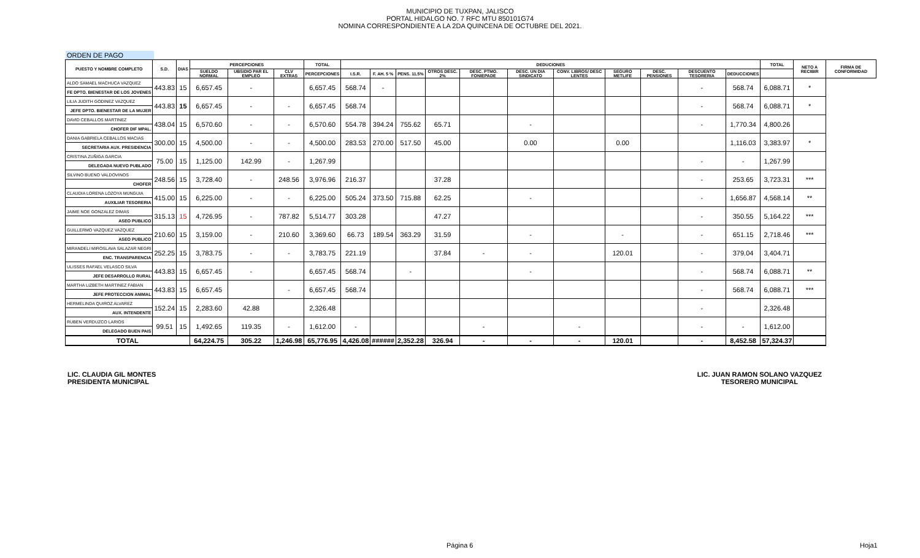MUNICIPIO DE TUXPAN, JALISCO
PORTAL HIDALGO NO. 7 RFC MTU 850101G74
NOMINA CORRESPONDIENTE A LA 2DA QUINCENA DE OCTUBRE DEL 2021.
ORDEN DE PAGO
| PUESTO Y NOMBRE COMPLETO | S.D. | DIAS | PERCEPCIONES | | | TOTAL | DEDUCIONES | | | | | | | | | | | TOTAL | NETO A RECIBIR | FIRMA DE CONFORMIDAD |
| --- | --- | --- | --- | --- | --- | --- | --- | --- | --- | --- | --- | --- | --- | --- | --- | --- | --- | --- | --- | --- |
| | | | SUELDO NORMAL | UBSIDIO PAR EL EMPLEO | CLV EXTRAS | PERCEPCIONES | I.S.R. | F. AH. 5 % | PENS. 11.5% | OTROS DESC. 2% | DESC. PTMO. FONIEPADE | DESC. UN DIA SINDICATO | CONV. LIBROS/ DESC LENTES | SEGURO METLIFE | DESC. PENSIONES | DESCUENTO TESORERIA | DEDUCCIONES | | | |
| ALDO SAMAEL MACHUCA VAZQUEZ | 443.83 | 15 | 6,657.45 | - | | 6,657.45 | 568.74 | - | | | | | | | | - | 568.74 | 6,088.71 | * | |
| FE DPTO. BIENESTAR DE LOS JOVENES | | | | | | | | | | | | | | | | | | | | |
| LILIA JUDITH GODINEZ VAZQUEZ | 443.83 | 15 | 6,657.45 | - | - | 6,657.45 | 568.74 | | | | | | | | | - | 568.74 | 6,088.71 | * | |
| JEFE DPTO. BIENESTAR DE LA MUJER | | | | | | | | | | | | | | | | | | | | |
| DAVID CEBALLOS MARTINEZ | 438.04 | 15 | 6,570.60 | - | - | 6,570.60 | 554.78 | 394.24 | 755.62 | 65.71 | | - | | | | - | 1,770.34 | 4,800.26 | | |
| CHOFER DIF MPAL. | | | | | | | | | | | | | | | | | | | | |
| DANIA GABRIELA CEBALLOS MACIAS | 300.00 | 15 | 4,500.00 | - | - | 4,500.00 | 283.53 | 270.00 | 517.50 | 45.00 | | 0.00 | | 0.00 | | | 1,116.03 | 3,383.97 | * | |
| SECRETARIA AUX. PRESIDENCIA | | | | | | | | | | | | | | | | | | | | |
| CRISTINA ZUÑIGA GARCIA | 75.00 | 15 | 1,125.00 | 142.99 | - | 1,267.99 | | | | | | | | | | - | - | 1,267.99 | | |
| DELEGADA NUEVO PUBLADO | | | | | | | | | | | | | | | | | | | | |
| SILVINO BUENO VALDOVINOS | 248.56 | 15 | 3,728.40 | - | 248.56 | 3,976.96 | 216.37 | | | 37.28 | | | | | | - | 253.65 | 3,723.31 | *** | |
| CHOFER | | | | | | | | | | | | | | | | | | | | |
| CLAUDIA LORENA LOZOYA MUNGUIA | 415.00 | 15 | 6,225.00 | - | - | 6,225.00 | 505.24 | 373.50 | 715.88 | 62.25 | | - | | | | - | 1,656.87 | 4,568.14 | ** | |
| AUXILIAR TESORERIA | | | | | | | | | | | | | | | | | | | | |
| JAIME NOE GONZALEZ DIMAS | 315.13 | 15 | 4,726.95 | - | 787.82 | 5,514.77 | 303.28 | | | 47.27 | | | | | | - | 350.55 | 5,164.22 | *** | |
| ASEO PUBLICO | | | | | | | | | | | | | | | | | | | | |
| GUILLERMO VAZQUEZ VAZQUEZ | 210.60 | 15 | 3,159.00 | - | 210.60 | 3,369.60 | 66.73 | 189.54 | 363.29 | 31.59 | | - | | - | | - | 651.15 | 2,718.46 | *** | |
| ASEO PUBLICO | | | | | | | | | | | | | | | | | | | | |
| MIRANDELI MIROSLAVA SALAZAR NEGRI | 252.25 | 15 | 3,783.75 | - | - | 3,783.75 | 221.19 | | | 37.84 | - | - | | 120.01 | | - | 379.04 | 3,404.71 | | |
| ENC. TRANSPARENCIA | | | | | | | | | | | | | | | | | | | | |
| ULISSES RAFAEL VELASCO SILVA | 443.83 | 15 | 6,657.45 | - | | 6,657.45 | 568.74 | | - | | | - | | | | - | 568.74 | 6,088.71 | ** | |
| JEFE DESARROLLO RURAL | | | | | | | | | | | | | | | | | | | | |
| MARTHA LIZBETH MARTINEZ FABIAN | 443.83 | 15 | 6,657.45 | | - | 6,657.45 | 568.74 | | | | | | | | | - | 568.74 | 6,088.71 | *** | |
| JEFE PROTECCION ANIMAL | | | | | | | | | | | | | | | | | | | | |
| HERMELINDA QUIROZ ALVAREZ | 152.24 | 15 | 2,283.60 | 42.88 | | 2,326.48 | | | | | | | | | | - | | 2,326.48 | | |
| AUX. INTENDENTE | | | | | | | | | | | | | | | | | | | | |
| RUBEN VERDUZCO LARIOS | 99.51 | 15 | 1,492.65 | 119.35 | - | 1,612.00 | - | | | | - | | - | | | - | - | 1,612.00 | | |
| DELEGADO BUEN PAIS | | | | | | | | | | | | | | | | | | | | |
| TOTAL | | | 64,224.75 | 305.22 | 1,246.98 | 65,776.95 | 4,426.08 | ###### | 2,352.28 | 326.94 | - | - | - | 120.01 | | - | 8,452.58 | 57,324.37 | | |
LIC. CLAUDIA GIL MONTES
PRESIDENTA MUNICIPAL
LIC. JUAN RAMON SOLANO VAZQUEZ
TESORERO MUNICIPAL
Página 6 Hoja1